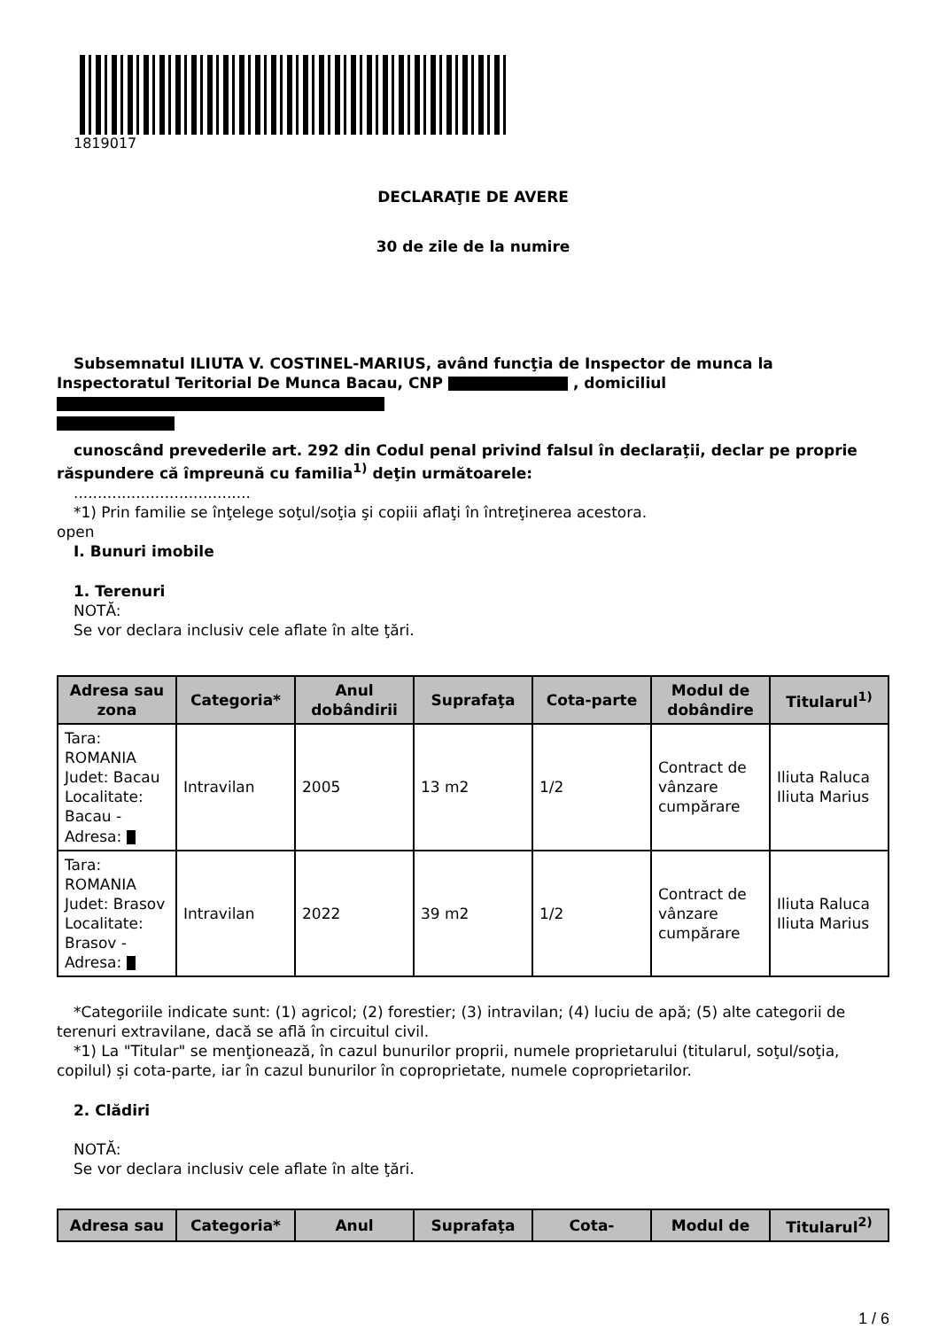1819017
DECLARAŢIE DE AVERE
30 de zile de la numire
Subsemnatul ILIUTA V. COSTINEL-MARIUS, având funcţia de Inspector de munca la Inspectoratul Teritorial De Munca Bacau, CNP , domiciliul
cunoscând prevederile art. 292 din Codul penal privind falsul în declaraţii, declar pe proprie răspundere că împreună cu familia<sup>1)</sup> deţin următoarele:
.....................................
*1) Prin familie se înţelege soţul/soţia şi copiii aflaţi în întreţinerea acestora.
open
I. Bunuri imobile
1. Terenuri
NOTĂ:
Se vor declara inclusiv cele aflate în alte ţări.
| Adresa sau zona | Categoria* | Anul dobândirii | Suprafaţa | Cota-parte | Modul de dobândire | Titularul<sup>1)</sup> |
| --- | --- | --- | --- | --- | --- | --- |
| Tara: ROMANIA Judet: Bacau Localitate: Bacau - Adresa: | Intravilan | 2005 | 13 m2 | 1/2 | Contract de vânzare cumpărare | Iliuta Raluca Iliuta Marius |
| Tara: ROMANIA Judet: Brasov Localitate: Brasov - Adresa: | Intravilan | 2022 | 39 m2 | 1/2 | Contract de vânzare cumpărare | Iliuta Raluca Iliuta Marius |
*Categoriile indicate sunt: (1) agricol; (2) forestier; (3) intravilan; (4) luciu de apă; (5) alte categorii de terenuri extravilane, dacă se află în circuitul civil.
*1) La "Titular" se menţionează, în cazul bunurilor proprii, numele proprietarului (titularul, soţul/soţia, copilul) și cota-parte, iar în cazul bunurilor în coproprietate, numele coproprietarilor.
2. Clădiri
NOTĂ:
Se vor declara inclusiv cele aflate în alte ţări.
| Adresa sau | Categoria* | Anul | Suprafaţa | Cota- | Modul de | Titularul<sup>2)</sup> |
| --- | --- | --- | --- | --- | --- | --- |
1 / 6